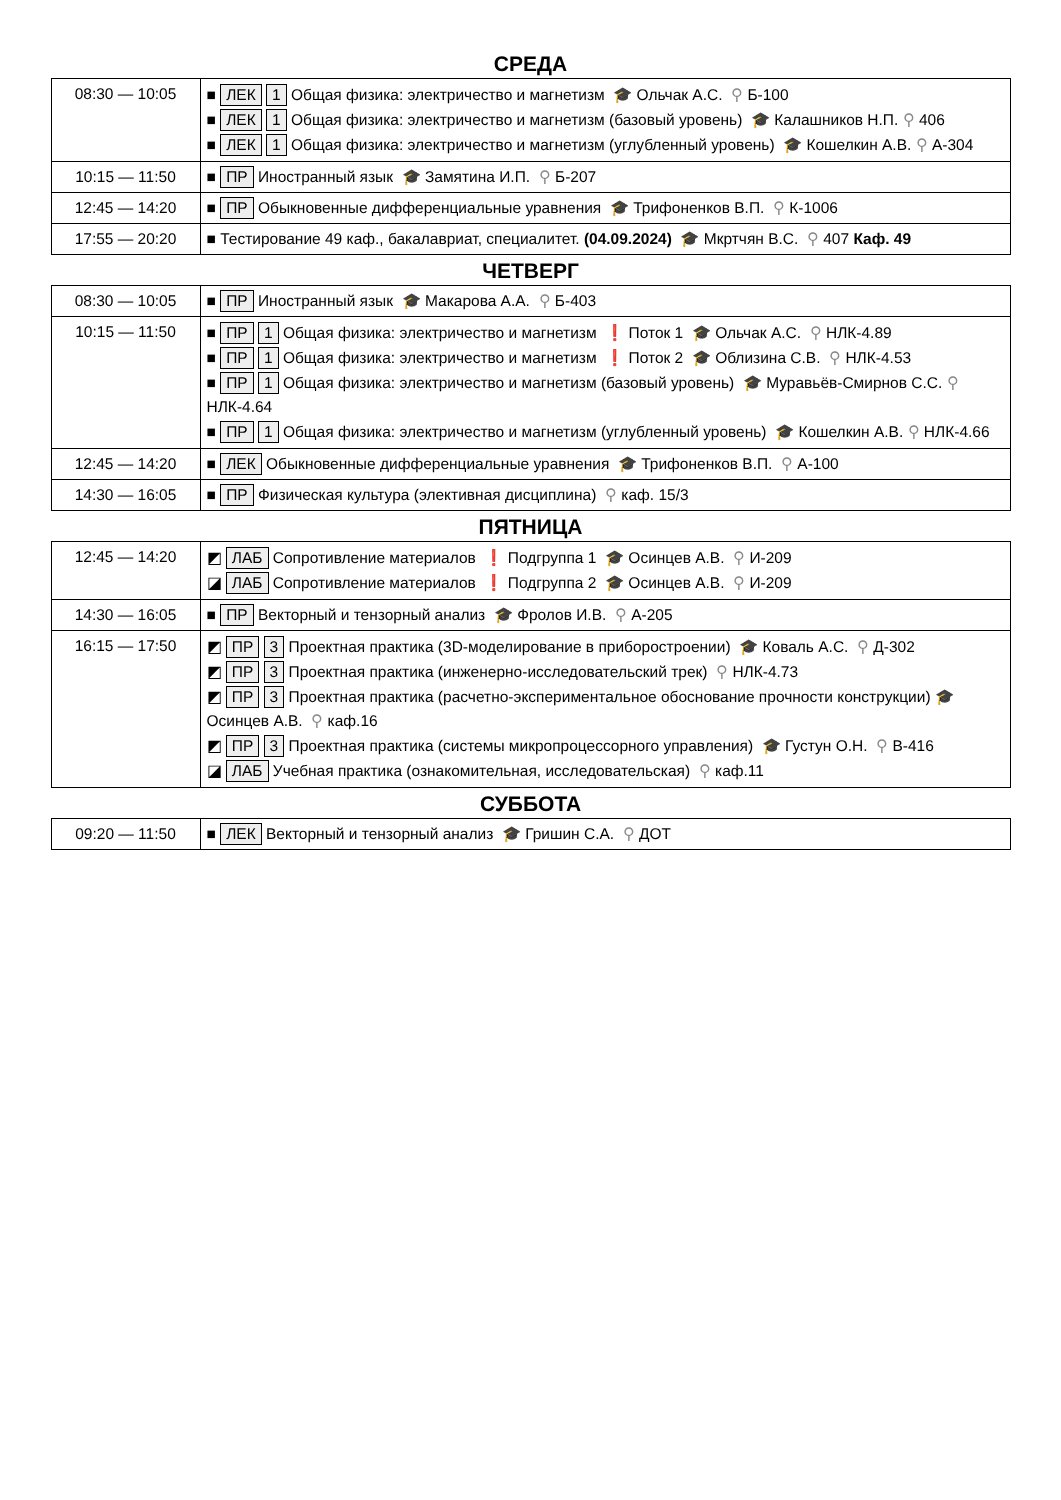СРЕДА
| 08:30 — 10:05 | ■ ЛЕК 1 Общая физика: электричество и магнетизм 🎓 Ольчак А.С. ⚲ Б-100 ■ ЛЕК 1 Общая физика: электричество и магнетизм (базовый уровень) 🎓 Калашников Н.П. ⚲ 406 ■ ЛЕК 1 Общая физика: электричество и магнетизм (углубленный уровень) 🎓 Кошелкин А.В. ⚲ А-304 |
| 10:15 — 11:50 | ■ ПР Иностранный язык 🎓 Замятина И.П. ⚲ Б-207 |
| 12:45 — 14:20 | ■ ПР Обыкновенные дифференциальные уравнения 🎓 Трифоненков В.П. ⚲ К-1006 |
| 17:55 — 20:20 | ■ Тестирование 49 каф., бакалавриат, специалитет. (04.09.2024) 🎓 Мкртчян В.С. ⚲ 407 Каф. 49 |
ЧЕТВЕРГ
| 08:30 — 10:05 | ■ ПР Иностранный язык 🎓 Макарова А.А. ⚲ Б-403 |
| 10:15 — 11:50 | ■ ПР 1 Общая физика: электричество и магнетизм ❗ Поток 1 🎓 Ольчак А.С. ⚲ НЛК-4.89 ■ ПР 1 Общая физика: электричество и магнетизм ❗ Поток 2 🎓 Облизина С.В. ⚲ НЛК-4.53 ■ ПР 1 Общая физика: электричество и магнетизм (базовый уровень) 🎓 Муравьёв-Смирнов С.С. ⚲ НЛК-4.64 ■ ПР 1 Общая физика: электричество и магнетизм (углубленный уровень) 🎓 Кошелкин А.В. ⚲ НЛК-4.66 |
| 12:45 — 14:20 | ■ ЛЕК Обыкновенные дифференциальные уравнения 🎓 Трифоненков В.П. ⚲ А-100 |
| 14:30 — 16:05 | ■ ПР Физическая культура (элективная дисциплина) ⚲ каф. 15/3 |
ПЯТНИЦА
| 12:45 — 14:20 | ◩ ЛАБ Сопротивление материалов ❗ Подгруппа 1 🎓 Осинцев А.В. ⚲ И-209 ◪ ЛАБ Сопротивление материалов ❗ Подгруппа 2 🎓 Осинцев А.В. ⚲ И-209 |
| 14:30 — 16:05 | ■ ПР Векторный и тензорный анализ 🎓 Фролов И.В. ⚲ А-205 |
| 16:15 — 17:50 | ◩ ПР 3 Проектная практика (3D-моделирование в приборостроении) 🎓 Коваль А.С. ⚲ Д-302 ◩ ПР 3 Проектная практика (инженерно-исследовательский трек) ⚲ НЛК-4.73 ◩ ПР 3 Проектная практика (расчетно-экспериментальное обоснование прочности конструкции) 🎓 Осинцев А.В. ⚲ каф.16 ◩ ПР 3 Проектная практика (системы микропроцессорного управления) 🎓 Густун О.Н. ⚲ В-416 ◪ ЛАБ Учебная практика (ознакомительная, исследовательская) ⚲ каф.11 |
СУББОТА
| 09:20 — 11:50 | ■ ЛЕК Векторный и тензорный анализ 🎓 Гришин С.А. ⚲ ДОТ |